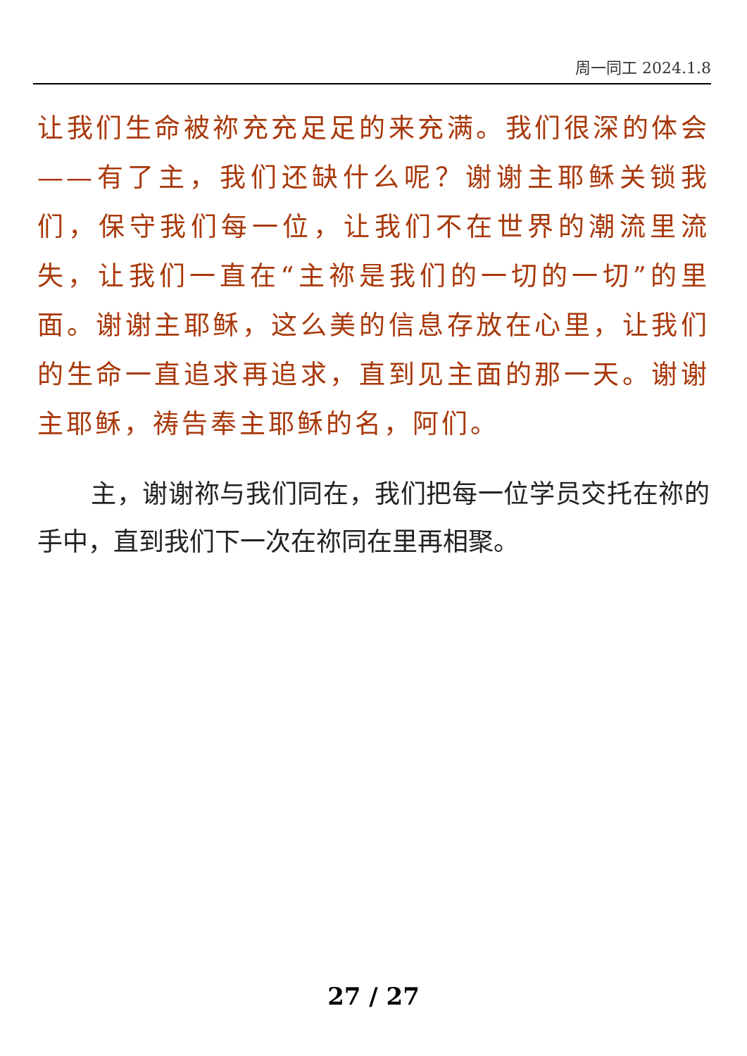周一同工 2024.1.8
让我们生命被祢充充足足的来充满。我们很深的体会——有了主，我们还缺什么呢？谢谢主耶稣关锁我们，保守我们每一位，让我们不在世界的潮流里流失，让我们一直在“主祢是我们的一切的一切”的里面。谢谢主耶稣，这么美的信息存放在心里，让我们的生命一直追求再追求，直到见主面的那一天。谢谢主耶稣，祷告奉主耶稣的名，阿们。
主，谢谢祢与我们同在，我们把每一位学员交托在祢的手中，直到我们下一次在祢同在里再相聚。
27 / 27